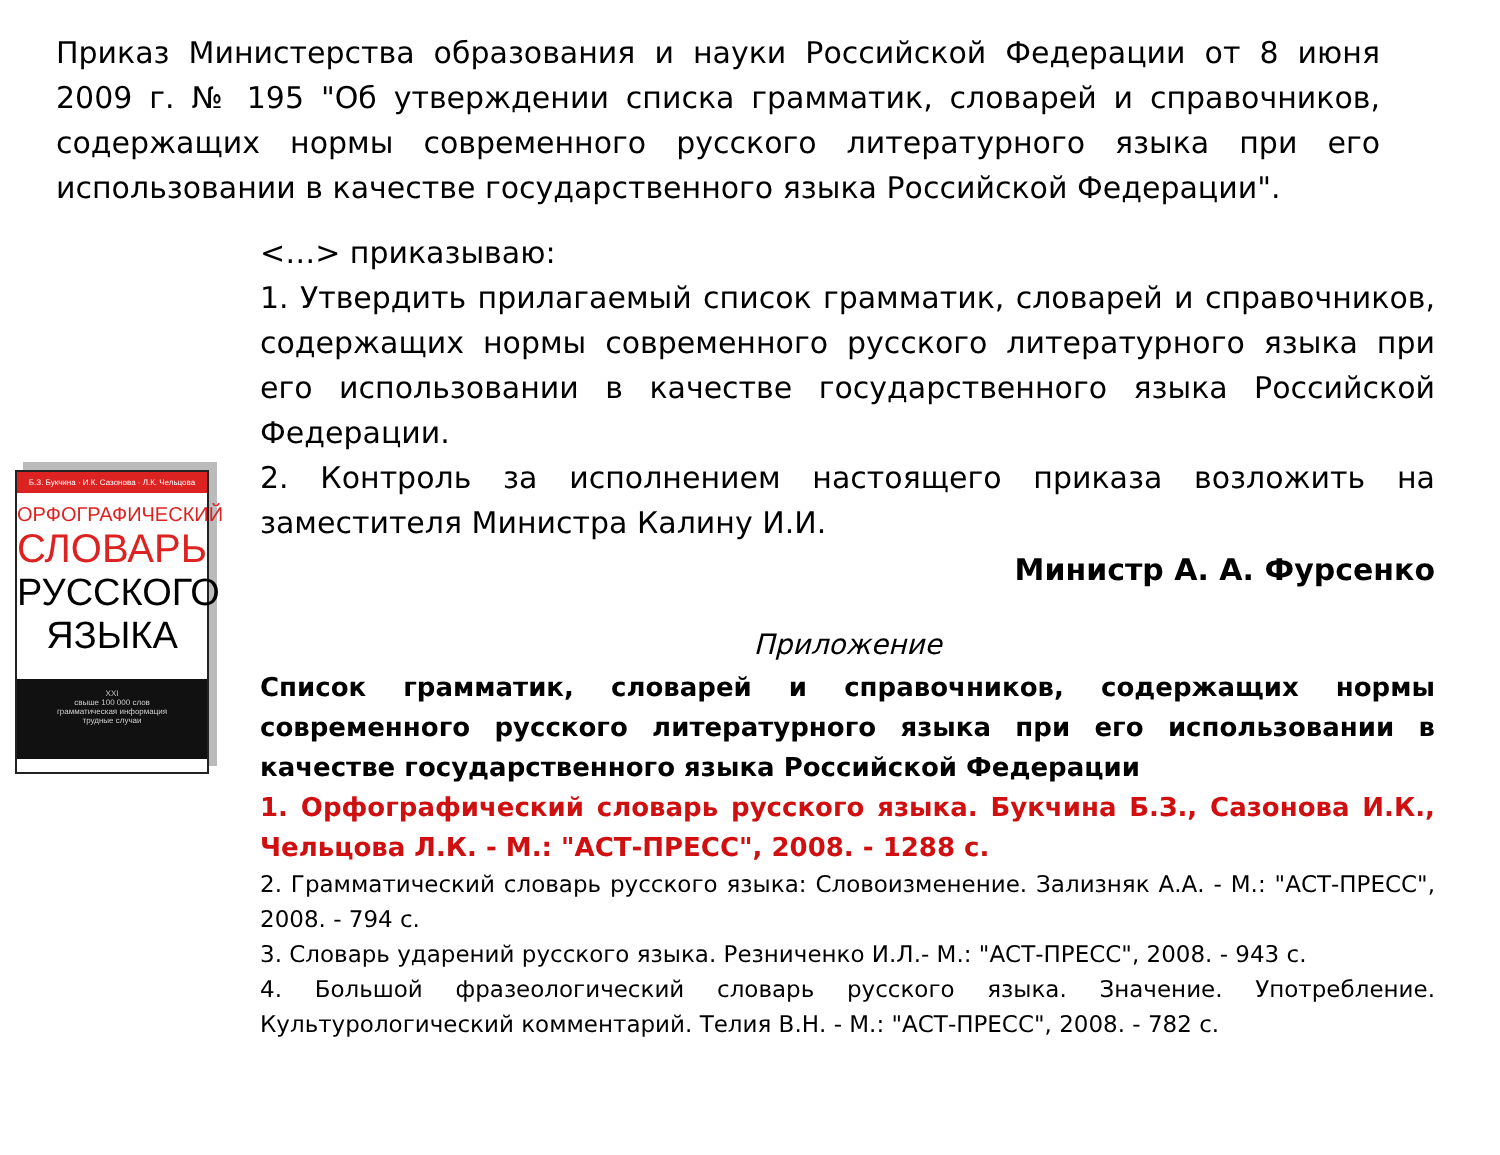Приказ Министерства образования и науки Российской Федерации от 8 июня 2009 г. № 195 "Об утверждении списка грамматик, словарей и справочников, содержащих нормы современного русского литературного языка при его использовании в качестве государственного языка Российской Федерации".
Б.З. Букчина · И.К. Сазонова · Л.К. Чельцова
ОРФОГРАФИЧЕСКИЙ
СЛОВАРЬ
РУССКОГО
ЯЗЫКА
XXI
свыше 100 000 слов
грамматическая информация
трудные случаи
<…> приказываю:
1. Утвердить прилагаемый список грамматик, словарей и справочников, содержащих нормы современного русского литературного языка при его использовании в качестве государственного языка Российской Федерации.
2. Контроль за исполнением настоящего приказа возложить на заместителя Министра Калину И.И.
Министр А. А. Фурсенко
Приложение
Список грамматик, словарей и справочников, содержащих нормы современного русского литературного языка при его использовании в качестве государственного языка Российской Федерации
1. Орфографический словарь русского языка. Букчина Б.З., Сазонова И.К., Чельцова Л.К. - М.: "АСТ-ПРЕСС", 2008. - 1288 с.
2. Грамматический словарь русского языка: Словоизменение. Зализняк А.А. - М.: "АСТ-ПРЕСС", 2008. - 794 с.
3. Словарь ударений русского языка. Резниченко И.Л.- М.: "АСТ-ПРЕСС", 2008. - 943 с.
4. Большой фразеологический словарь русского языка. Значение. Употребление. Культурологический комментарий. Телия В.Н. - М.: "АСТ-ПРЕСС", 2008. - 782 с.